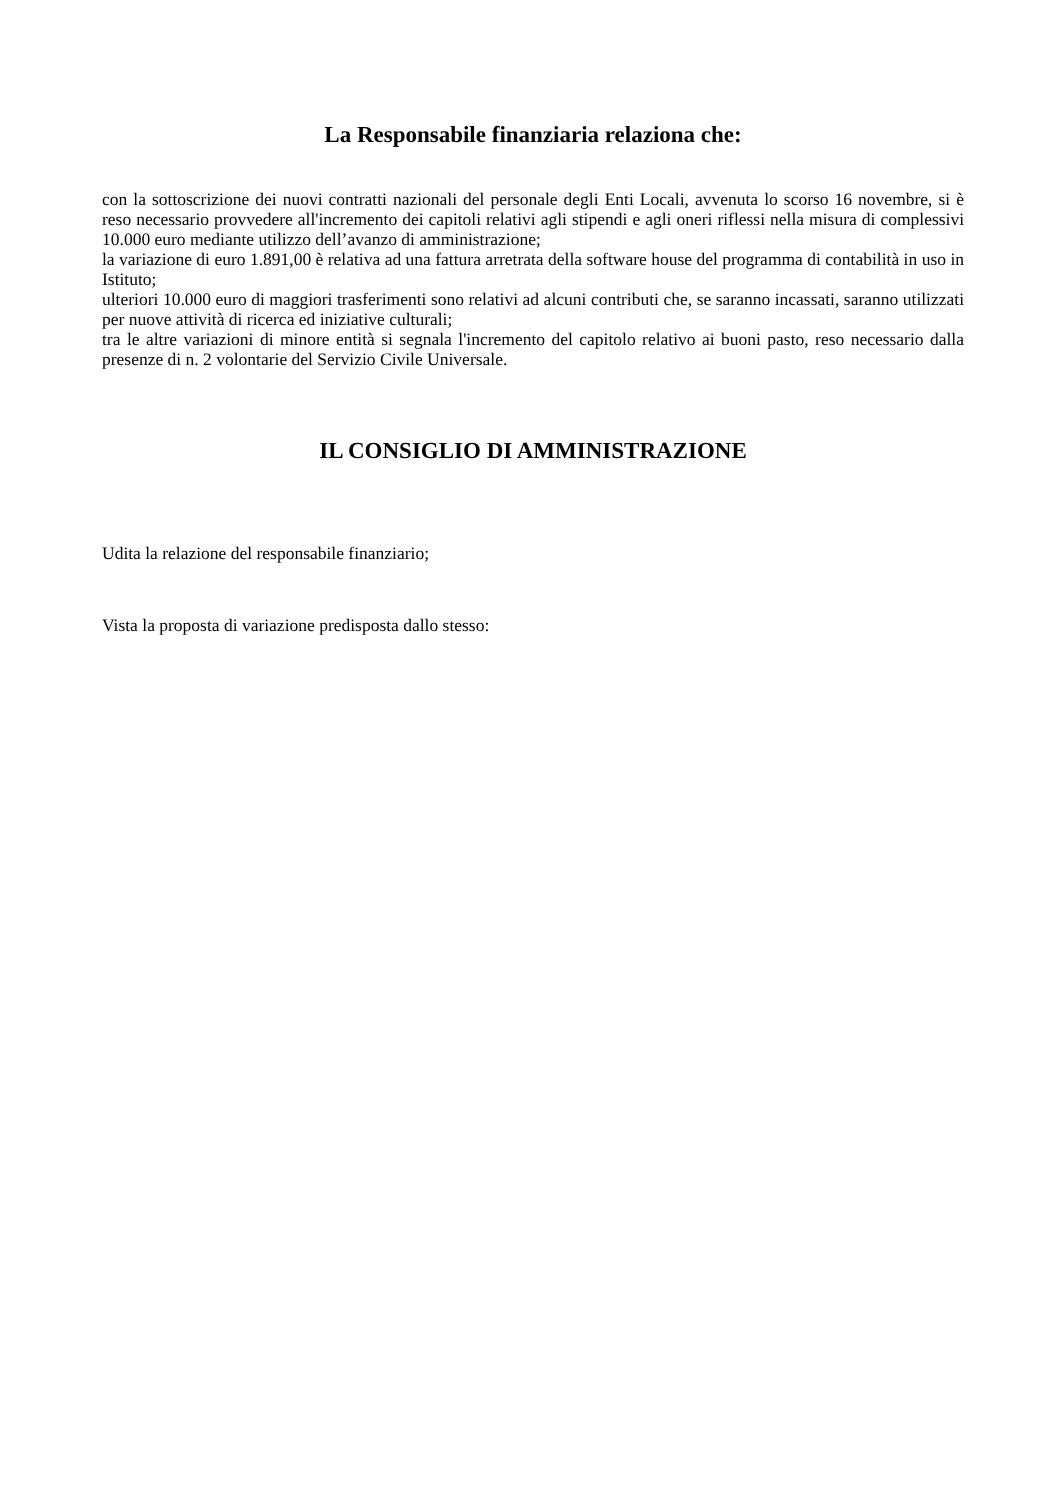La Responsabile finanziaria relaziona che:
con la sottoscrizione dei nuovi contratti nazionali del personale degli Enti Locali, avvenuta lo scorso 16 novembre, si è reso necessario provvedere all'incremento dei capitoli relativi agli stipendi e agli oneri riflessi nella misura di complessivi 10.000 euro mediante utilizzo dell’avanzo di amministrazione;
la variazione di euro 1.891,00 è relativa ad una fattura arretrata della software house del programma di contabilità in uso in Istituto;
ulteriori 10.000 euro di maggiori trasferimenti sono relativi ad alcuni contributi che, se saranno incassati, saranno utilizzati per nuove attività di ricerca ed iniziative culturali;
tra le altre variazioni di minore entità si segnala l'incremento del capitolo relativo ai buoni pasto, reso necessario dalla presenze di n. 2 volontarie del Servizio Civile Universale.
IL CONSIGLIO DI AMMINISTRAZIONE
Udita la relazione del responsabile finanziario;
Vista la proposta di variazione predisposta dallo stesso: